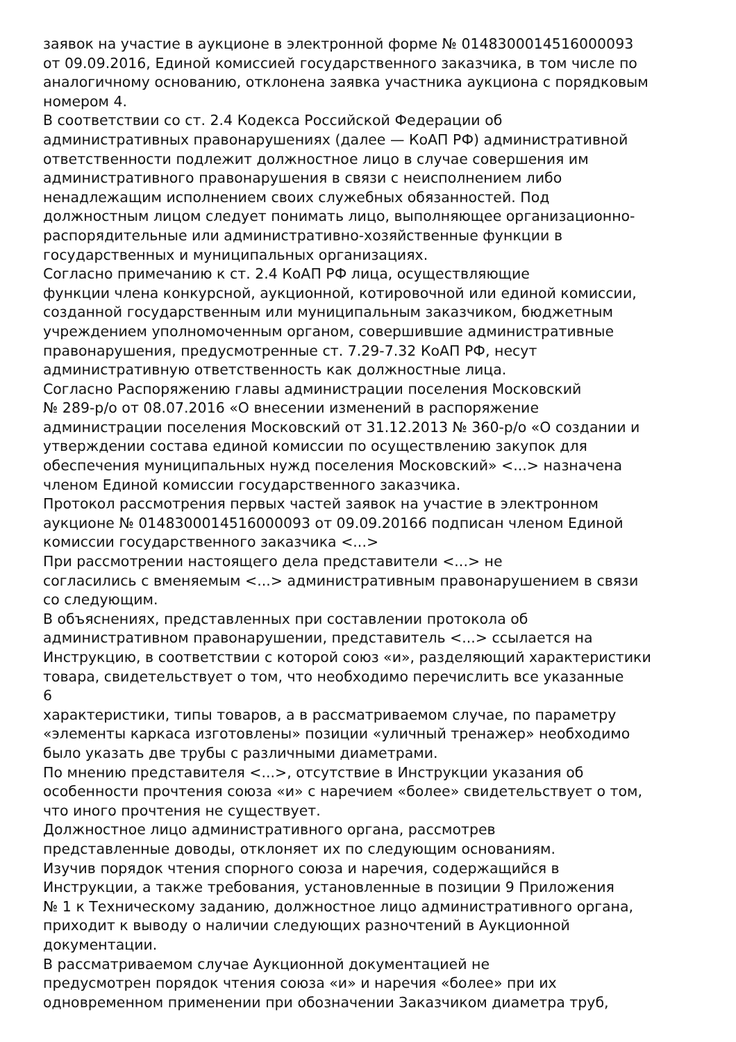заявок на участие в аукционе в электронной форме № 0148300014516000093
от 09.09.2016, Единой комиссией государственного заказчика, в том числе по
аналогичному основанию, отклонена заявка участника аукциона с порядковым
номером 4.
В соответствии со ст. 2.4 Кодекса Российской Федерации об
административных правонарушениях (далее — КоАП РФ) административной
ответственности подлежит должностное лицо в случае совершения им
административного правонарушения в связи с неисполнением либо
ненадлежащим исполнением своих служебных обязанностей. Под
должностным лицом следует понимать лицо, выполняющее организационно-
распорядительные или административно-хозяйственные функции в
государственных и муниципальных организациях.
Согласно примечанию к ст. 2.4 КоАП РФ лица, осуществляющие
функции члена конкурсной, аукционной, котировочной или единой комиссии,
созданной государственным или муниципальным заказчиком, бюджетным
учреждением уполномоченным органом, совершившие административные
правонарушения, предусмотренные ст. 7.29-7.32 КоАП РФ, несут
административную ответственность как должностные лица.
Согласно Распоряжению главы администрации поселения Московский
№ 289-р/о от 08.07.2016 «О внесении изменений в распоряжение
администрации поселения Московский от 31.12.2013 № 360-р/о «О создании и
утверждении состава единой комиссии по осуществлению закупок для
обеспечения муниципальных нужд поселения Московский» <...> назначена
членом Единой комиссии государственного заказчика.
Протокол рассмотрения первых частей заявок на участие в электронном
аукционе № 0148300014516000093 от 09.09.20166 подписан членом Единой
комиссии государственного заказчика <...>
При рассмотрении настоящего дела представители <...> не
согласились с вменяемым <...> административным правонарушением в связи
со следующим.
В объяснениях, представленных при составлении протокола об
административном правонарушении, представитель <...> ссылается на
Инструкцию, в соответствии с которой союз «и», разделяющий характеристики
товара, свидетельствует о том, что необходимо перечислить все указанные
6
характеристики, типы товаров, а в рассматриваемом случае, по параметру
«элементы каркаса изготовлены» позиции «уличный тренажер» необходимо
было указать две трубы с различными диаметрами.
По мнению представителя <...>, отсутствие в Инструкции указания об
особенности прочтения союза «и» с наречием «более» свидетельствует о том,
что иного прочтения не существует.
Должностное лицо административного органа, рассмотрев
представленные доводы, отклоняет их по следующим основаниям.
Изучив порядок чтения спорного союза и наречия, содержащийся в
Инструкции, а также требования, установленные в позиции 9 Приложения
№ 1 к Техническому заданию, должностное лицо административного органа,
приходит к выводу о наличии следующих разночтений в Аукционной
документации.
В рассматриваемом случае Аукционной документацией не
предусмотрен порядок чтения союза «и» и наречия «более» при их
одновременном применении при обозначении Заказчиком диаметра труб,